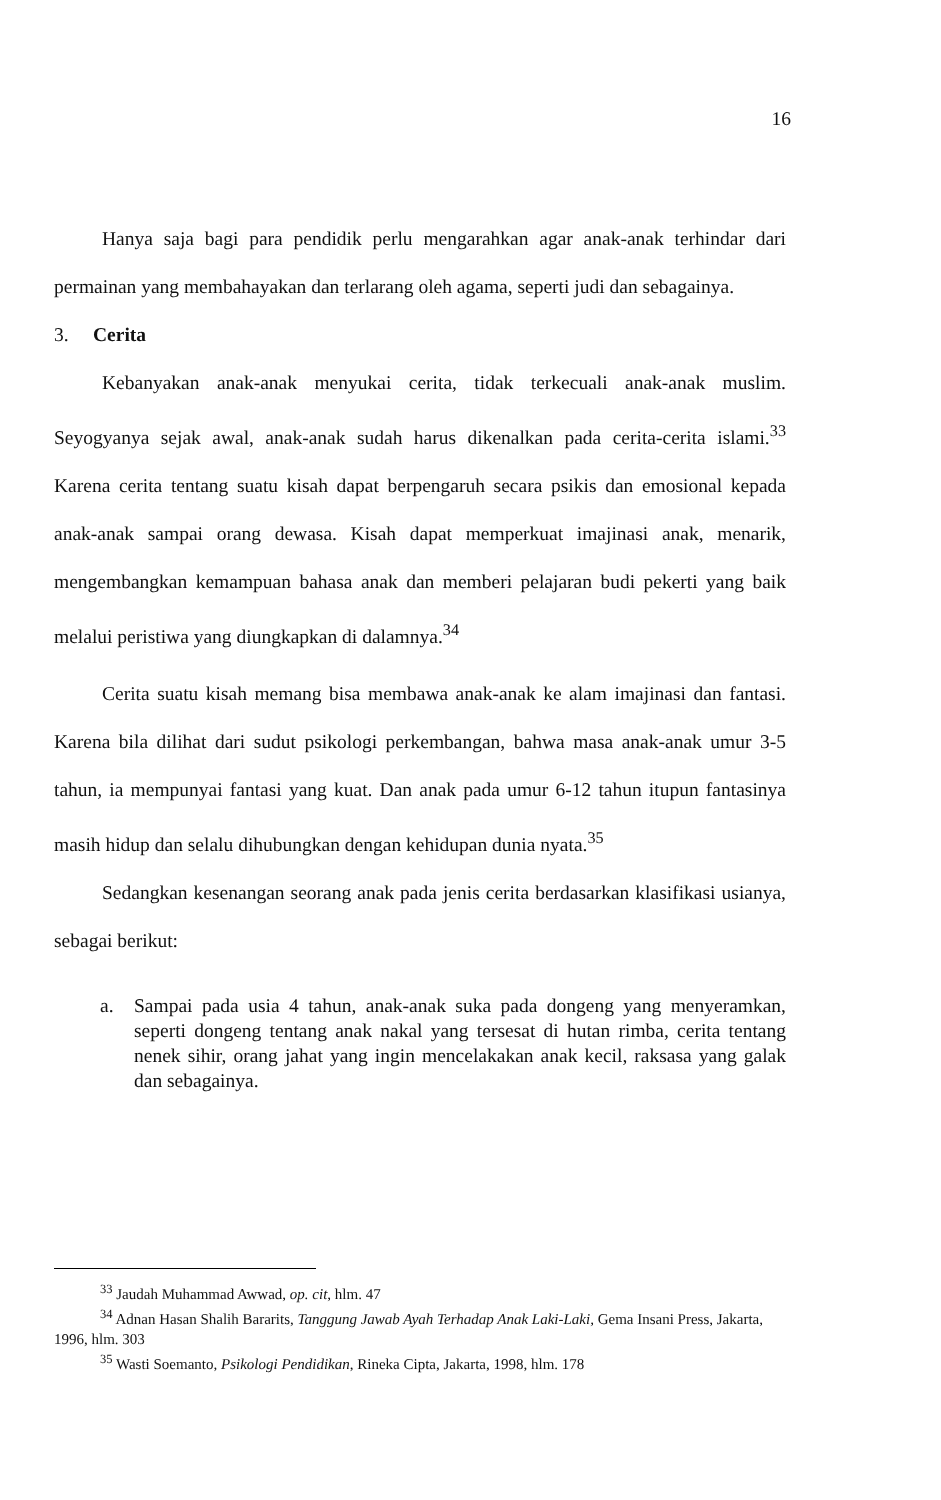16
Hanya saja bagi para pendidik perlu mengarahkan agar anak-anak terhindar dari permainan yang membahayakan dan terlarang oleh agama, seperti judi dan sebagainya.
3. Cerita
Kebanyakan anak-anak menyukai cerita, tidak terkecuali anak-anak muslim. Seyogyanya sejak awal, anak-anak sudah harus dikenalkan pada cerita-cerita islami.<sup>33</sup> Karena cerita tentang suatu kisah dapat berpengaruh secara psikis dan emosional kepada anak-anak sampai orang dewasa. Kisah dapat memperkuat imajinasi anak, menarik, mengembangkan kemampuan bahasa anak dan memberi pelajaran budi pekerti yang baik melalui peristiwa yang diungkapkan di dalamnya.<sup>34</sup>
Cerita suatu kisah memang bisa membawa anak-anak ke alam imajinasi dan fantasi. Karena bila dilihat dari sudut psikologi perkembangan, bahwa masa anak-anak umur 3-5 tahun, ia mempunyai fantasi yang kuat. Dan anak pada umur 6-12 tahun itupun fantasinya masih hidup dan selalu dihubungkan dengan kehidupan dunia nyata.<sup>35</sup>
Sedangkan kesenangan seorang anak pada jenis cerita berdasarkan klasifikasi usianya, sebagai berikut:
a. Sampai pada usia 4 tahun, anak-anak suka pada dongeng yang menyeramkan, seperti dongeng tentang anak nakal yang tersesat di hutan rimba, cerita tentang nenek sihir, orang jahat yang ingin mencelakakan anak kecil, raksasa yang galak dan sebagainya.
<sup>33</sup> Jaudah Muhammad Awwad, op. cit, hlm. 47
<sup>34</sup> Adnan Hasan Shalih Bararits, Tanggung Jawab Ayah Terhadap Anak Laki-Laki, Gema Insani Press, Jakarta, 1996, hlm. 303
<sup>35</sup> Wasti Soemanto, Psikologi Pendidikan, Rineka Cipta, Jakarta, 1998, hlm. 178